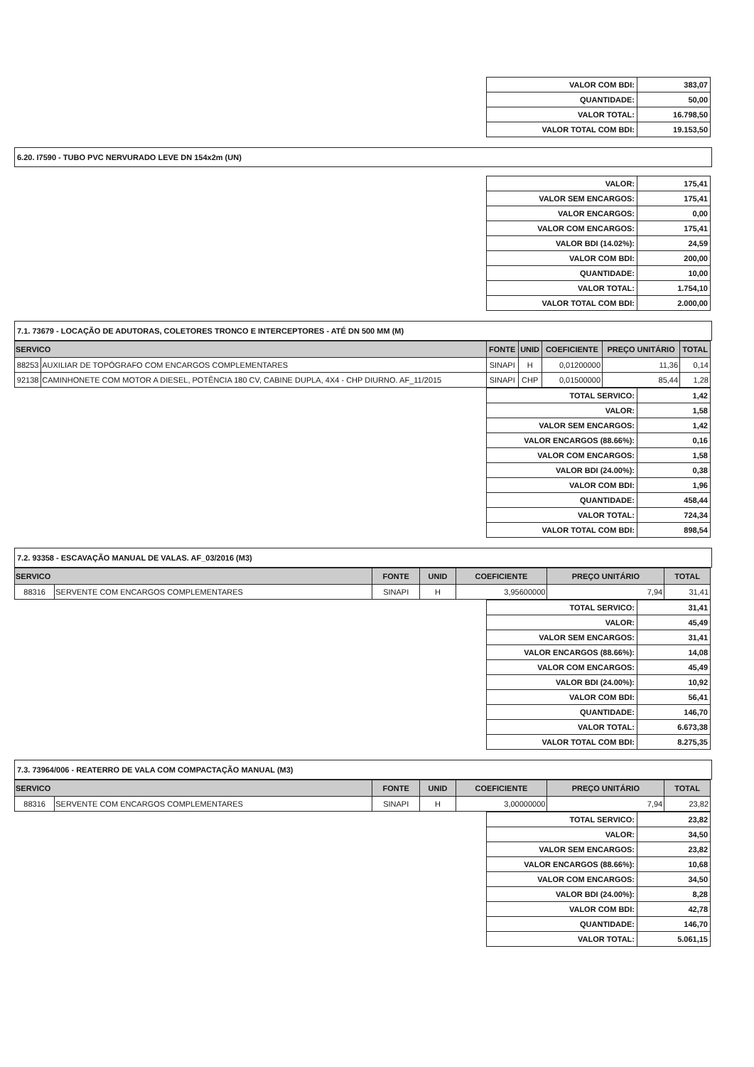| VALOR COM BDI: | 383,07 |
| QUANTIDADE: | 50,00 |
| VALOR TOTAL: | 16.798,50 |
| VALOR TOTAL COM BDI: | 19.153,50 |
6.20. I7590 - TUBO PVC NERVURADO LEVE DN 154x2m (UN)
| VALOR: | 175,41 |
| VALOR SEM ENCARGOS: | 175,41 |
| VALOR ENCARGOS: | 0,00 |
| VALOR COM ENCARGOS: | 175,41 |
| VALOR BDI (14.02%): | 24,59 |
| VALOR COM BDI: | 200,00 |
| QUANTIDADE: | 10,00 |
| VALOR TOTAL: | 1.754,10 |
| VALOR TOTAL COM BDI: | 2.000,00 |
7.1. 73679 - LOCAÇÃO DE ADUTORAS, COLETORES TRONCO E INTERCEPTORES - ATÉ DN 500 MM (M)
| SERVICO | | FONTE | UNID | COEFICIENTE | PREÇO UNITÁRIO | TOTAL |
| --- | --- | --- | --- | --- | --- | --- |
| 88253 | AUXILIAR DE TOPÓGRAFO COM ENCARGOS COMPLEMENTARES | SINAPI | H | 0,01200000 | 11,36 | 0,14 |
| 92138 | CAMINHONETE COM MOTOR A DIESEL, POTÊNCIA 180 CV, CABINE DUPLA, 4X4 - CHP DIURNO. AF_11/2015 | SINAPI | CHP | 0,01500000 | 85,44 | 1,28 |
| TOTAL SERVICO: | 1,42 |
| VALOR: | 1,58 |
| VALOR SEM ENCARGOS: | 1,42 |
| VALOR ENCARGOS (88.66%): | 0,16 |
| VALOR COM ENCARGOS: | 1,58 |
| VALOR BDI (24.00%): | 0,38 |
| VALOR COM BDI: | 1,96 |
| QUANTIDADE: | 458,44 |
| VALOR TOTAL: | 724,34 |
| VALOR TOTAL COM BDI: | 898,54 |
7.2. 93358 - ESCAVAÇÃO MANUAL DE VALAS. AF_03/2016 (M3)
| SERVICO | | FONTE | UNID | COEFICIENTE | PREÇO UNITÁRIO | TOTAL |
| --- | --- | --- | --- | --- | --- | --- |
| 88316 | SERVENTE COM ENCARGOS COMPLEMENTARES | SINAPI | H | 3,95600000 | 7,94 | 31,41 |
| TOTAL SERVICO: | 31,41 |
| VALOR: | 45,49 |
| VALOR SEM ENCARGOS: | 31,41 |
| VALOR ENCARGOS (88.66%): | 14,08 |
| VALOR COM ENCARGOS: | 45,49 |
| VALOR BDI (24.00%): | 10,92 |
| VALOR COM BDI: | 56,41 |
| QUANTIDADE: | 146,70 |
| VALOR TOTAL: | 6.673,38 |
| VALOR TOTAL COM BDI: | 8.275,35 |
7.3. 73964/006 - REATERRO DE VALA COM COMPACTAÇÃO MANUAL (M3)
| SERVICO | | FONTE | UNID | COEFICIENTE | PREÇO UNITÁRIO | TOTAL |
| --- | --- | --- | --- | --- | --- | --- |
| 88316 | SERVENTE COM ENCARGOS COMPLEMENTARES | SINAPI | H | 3,00000000 | 7,94 | 23,82 |
| TOTAL SERVICO: | 23,82 |
| VALOR: | 34,50 |
| VALOR SEM ENCARGOS: | 23,82 |
| VALOR ENCARGOS (88.66%): | 10,68 |
| VALOR COM ENCARGOS: | 34,50 |
| VALOR BDI (24.00%): | 8,28 |
| VALOR COM BDI: | 42,78 |
| QUANTIDADE: | 146,70 |
| VALOR TOTAL: | 5.061,15 |